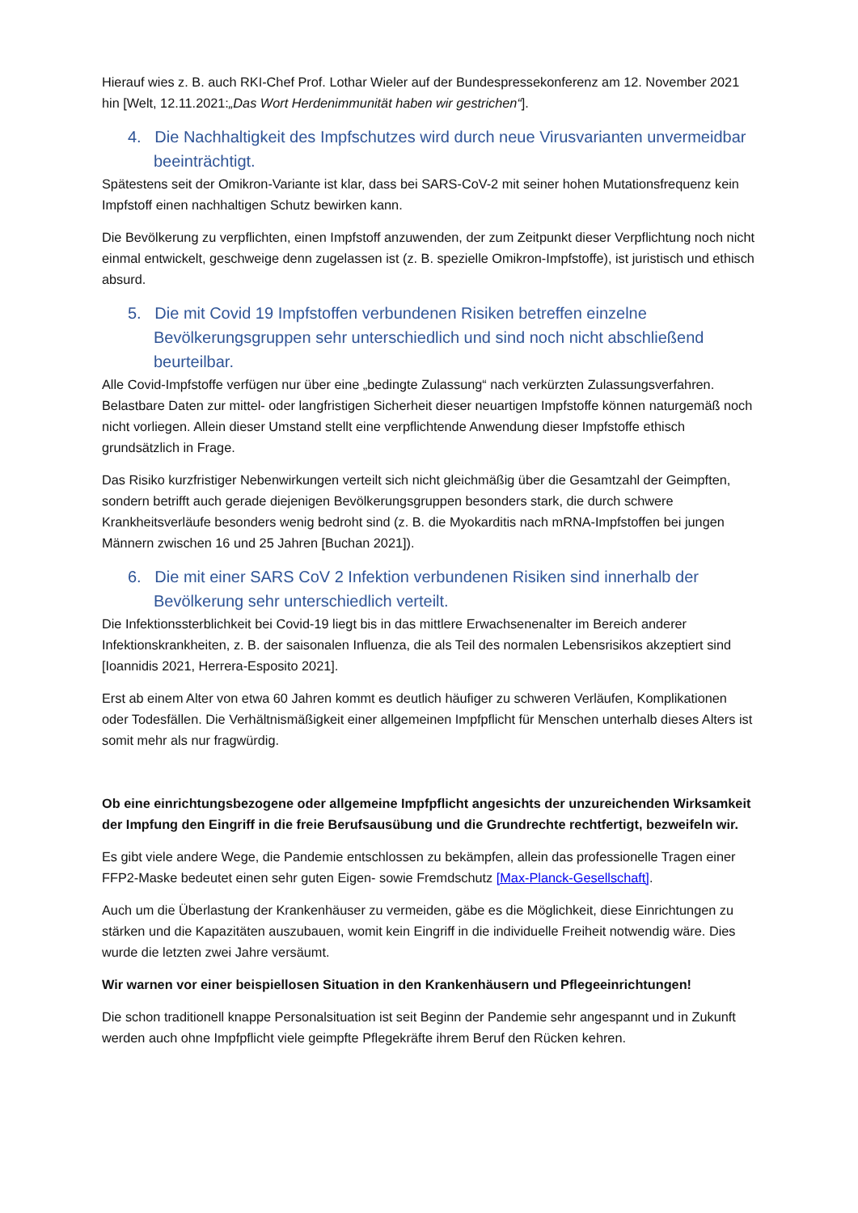Hierauf wies z. B. auch RKI-Chef Prof. Lothar Wieler auf der Bundespressekonferenz am 12. November 2021 hin [Welt, 12.11.2021:„Das Wort Herdenimmunität haben wir gestrichen“].
4. Die Nachhaltigkeit des Impfschutzes wird durch neue Virusvarianten unvermeidbar beeinträchtigt.
Spätestens seit der Omikron-Variante ist klar, dass bei SARS-CoV-2 mit seiner hohen Mutationsfrequenz kein Impfstoff einen nachhaltigen Schutz bewirken kann.
Die Bevölkerung zu verpflichten, einen Impfstoff anzuwenden, der zum Zeitpunkt dieser Verpflichtung noch nicht einmal entwickelt, geschweige denn zugelassen ist (z. B. spezielle Omikron-Impfstoffe), ist juristisch und ethisch absurd.
5. Die mit Covid 19 Impfstoffen verbundenen Risiken betreffen einzelne Bevölkerungsgruppen sehr unterschiedlich und sind noch nicht abschließend beurteilbar.
Alle Covid-Impfstoffe verfügen nur über eine „bedingte Zulassung“ nach verkürzten Zulassungsverfahren. Belastbare Daten zur mittel- oder langfristigen Sicherheit dieser neuartigen Impfstoffe können naturgemäß noch nicht vorliegen. Allein dieser Umstand stellt eine verpflichtende Anwendung dieser Impfstoffe ethisch grundsätzlich in Frage.
Das Risiko kurzfristiger Nebenwirkungen verteilt sich nicht gleichmäßig über die Gesamtzahl der Geimpften, sondern betrifft auch gerade diejenigen Bevölkerungsgruppen besonders stark, die durch schwere Krankheitsverläufe besonders wenig bedroht sind (z. B. die Myokarditis nach mRNA-Impfstoffen bei jungen Männern zwischen 16 und 25 Jahren [Buchan 2021]).
6. Die mit einer SARS CoV 2 Infektion verbundenen Risiken sind innerhalb der Bevölkerung sehr unterschiedlich verteilt.
Die Infektionssterblichkeit bei Covid-19 liegt bis in das mittlere Erwachsenenalter im Bereich anderer Infektionskrankheiten, z. B. der saisonalen Influenza, die als Teil des normalen Lebensrisikos akzeptiert sind [Ioannidis 2021, Herrera-Esposito 2021].
Erst ab einem Alter von etwa 60 Jahren kommt es deutlich häufiger zu schweren Verläufen, Komplikationen oder Todesfällen. Die Verhältnismäßigkeit einer allgemeinen Impfpflicht für Menschen unterhalb dieses Alters ist somit mehr als nur fragwürdig.
Ob eine einrichtungsbezogene oder allgemeine Impfpflicht angesichts der unzureichenden Wirksamkeit der Impfung den Eingriff in die freie Berufsausübung und die Grundrechte rechtfertigt, bezweifeln wir.
Es gibt viele andere Wege, die Pandemie entschlossen zu bekämpfen, allein das professionelle Tragen einer FFP2-Maske bedeutet einen sehr guten Eigen- sowie Fremdschutz [Max-Planck-Gesellschaft].
Auch um die Überlastung der Krankenhäuser zu vermeiden, gäbe es die Möglichkeit, diese Einrichtungen zu stärken und die Kapazitäten auszubauen, womit kein Eingriff in die individuelle Freiheit notwendig wäre. Dies wurde die letzten zwei Jahre versäumt.
Wir warnen vor einer beispiellosen Situation in den Krankenhäusern und Pflegeeinrichtungen!
Die schon traditionell knappe Personalsituation ist seit Beginn der Pandemie sehr angespannt und in Zukunft werden auch ohne Impfpflicht viele geimpfte Pflegekräfte ihrem Beruf den Rücken kehren.